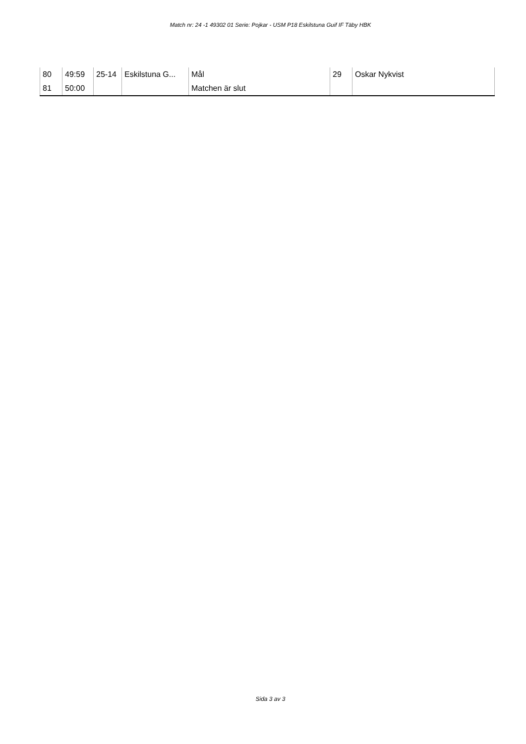Match nr: 24 -1 49302 01 Serie: Pojkar - USM P18 Eskilstuna Guif IF Täby HBK
| 80 | 49:59 | 25-14 | Eskilstuna G... | Mål | 29 | Oskar Nykvist |
| 81 | 50:00 | | | Matchen är slut | | |
Sida 3 av 3